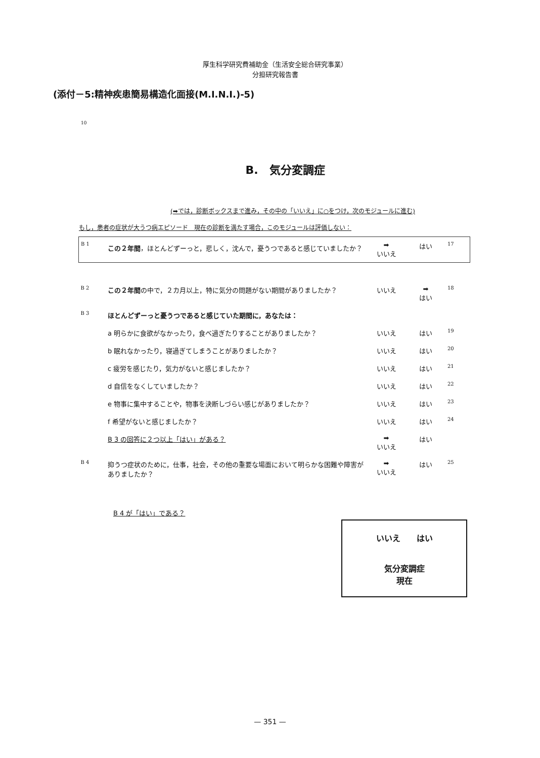厚生科学研究費補助金（生活安全総合研究事業）
分担研究報告書
(添付－5:精神疾患簡易構造化面接(M.I.N.I.)-5)
10
B.　気分変調症
(➡では，診断ボックスまで進み，その中の「いいえ」に○をつけ，次のモジュールに進む)
もし，患者の症状が大うつ病エピソード　現在の診断を満たす場合，このモジュールは評価しない：
| B 1 | この２年間 ，ほとんどずーっと，悲しく，沈んで，憂うつであると感じていましたか？ | ➡ いいえ | はい | 17 |
| B 2 | この２年間 の中で，２カ月以上，特に気分の問題がない期間がありましたか？ | いいえ | ➡ はい | 18 |
| B 3 | ほとんどずーっと憂うつであると感じていた期間に，あなたは： | | | |
| | a 明らかに食欲がなかったり，食べ過ぎたりすることがありましたか？ | いいえ | はい | 19 |
| | b 眠れなかったり，寝過ぎてしまうことがありましたか？ | いいえ | はい | 20 |
| | c 疲労を感じたり，気力がないと感じましたか？ | いいえ | はい | 21 |
| | d 自信をなくしていましたか？ | いいえ | はい | 22 |
| | e 物事に集中することや，物事を決断しづらい感じがありましたか？ | いいえ | はい | 23 |
| | f 希望がないと感じましたか？ | いいえ | はい | 24 |
| | B 3 の回答に２つ以上「はい」がある？ | ➡ いいえ | はい | |
| B 4 | 抑うつ症状のために，仕事，社会，その他の重要な場面において明らかな困難や障害がありましたか？ | ➡ いいえ | はい | 25 |
B 4 が「はい」である？
いいえ　　はい
気分変調症
現在
— 351 —